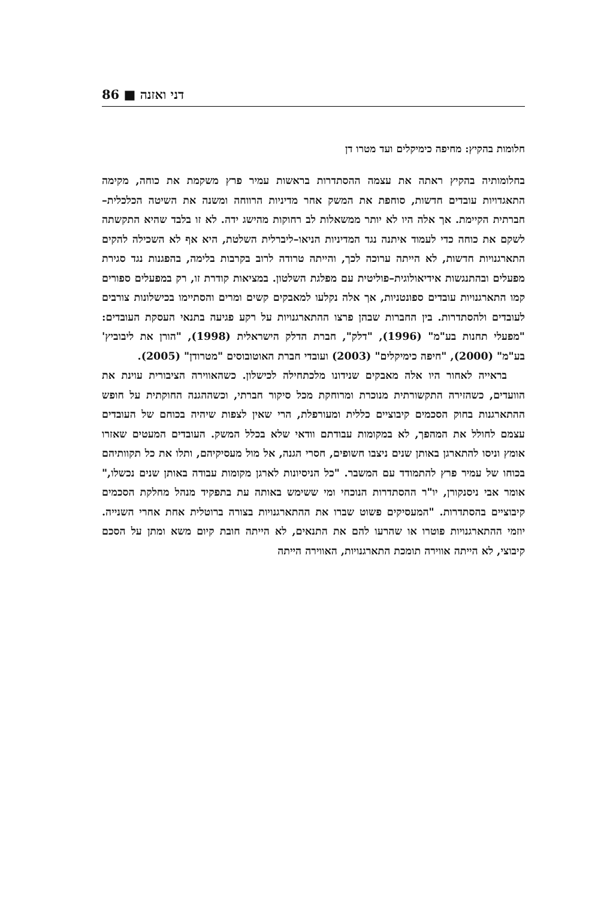86 ■ דני ואזנה
חלומות בהקיץ: מחיפה כימיקלים ועד מטרו דן
בחלומותיה בהקיץ ראתה את עצמה ההסתדרות בראשות עמיר פרץ משקמת את כוחה, מקימה התאגדויות עובדים חדשות, סוחפת את המשק אחר מדיניות הרווחה ומשנה את השיטה הכלכלית–חברתית הקיימת. אך אלה היו לא יותר ממשאלות לב רחוקות מהישג ידה. לא זו בלבד שהיא התקשתה לשקם את כוחה כדי לעמוד איתנה נגד המדיניות הניאו–ליברלית השלטת, היא אף לא השכילה להקים התארגנויות חדשות, לא הייתה ערוכה לכך, והייתה טרודה לרוב בקרבות בלימה, בהפגנות נגד סגירת מפעלים ובהתנגשות אידיאולוגית–פוליטית עם מפלגת השלטון. במציאות קודרת זו, רק במפעלים ספורים קמו התארגנויות עובדים ספונטניות, אך אלה נקלעו למאבקים קשים ומרים והסתיימו בכישלונות צורבים לעובדים ולהסתדרות. בין החברות שבהן פרצו ההתארגנויות על רקע פגיעה בתנאי העסקת העובדים: "מפעלי תחנות בע"מ" (1996), "דלק", חברת הדלק הישראלית (1998), "הורן את ליבוביץ' בע"מ" (2000), "חיפה כימיקלים" (2003) ועובדי חברת האוטובוסים "מטרודן" (2005).
בראייה לאחור היו אלה מאבקים שנידונו מלכתחילה לכישלון. כשהאווירה הציבורית עוינת את הוועדים, כשהזירה התקשורתית מנוכרת ומרוחקת מכל סיקור חברתי, וכשההגנה החוקתית על חופש ההתארגנות בחוק הסכמים קיבוציים כללית ומעורפלת, הרי שאין לצפות שיהיה בכוחם של העובדים עצמם לחולל את המהפך, לא במקומות עבודתם וודאי שלא בכלל המשק. העובדים המעטים שאזרו אומץ וניסו להתארגן באותן שנים ניצבו חשופים, חסרי הגנה, אל מול מעסיקיהם, ותלו את כל תקוותיהם בכוחו של עמיר פרץ להתמודד עם המשבר. "כל הניסיונות לארגן מקומות עבודה באותן שנים נכשלו," אומר אבי ניסנקורן, יו"ר ההסתדרות הנוכחי ומי ששימש באותה עת בתפקיד מנהל מחלקת הסכמים קיבוציים בהסתדרות. "המעסיקים פשוט שברו את ההתארגנויות בצורה ברוטלית אחת אחרי השנייה. יוזמי ההתארגנויות פוטרו או שהרעו להם את התנאים, לא הייתה חובת קיום משא ומתן על הסכם קיבוצי, לא הייתה אווירה תומכת התארגנויות, האווירה הייתה